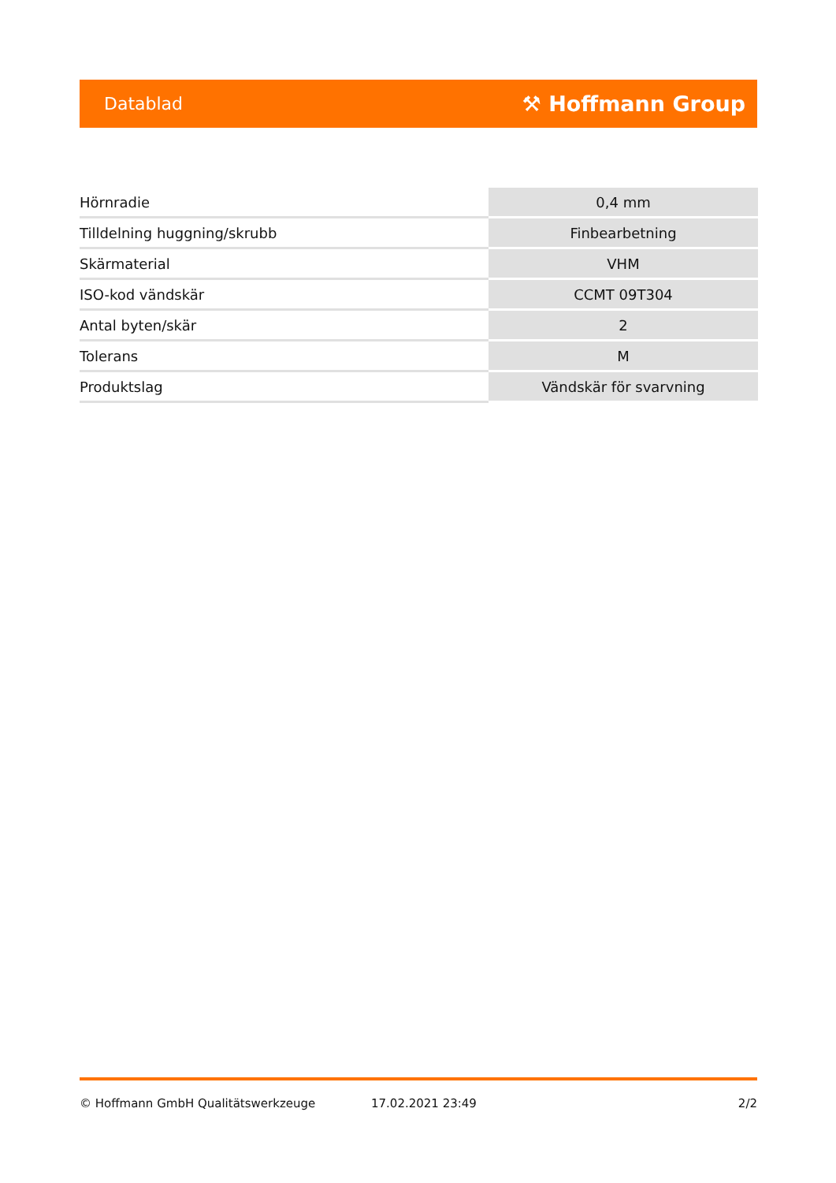Datablad ⚒ Hoffmann Group
| Hörnradie | 0,4 mm |
| Tilldelning huggning/skrubb | Finbearbetning |
| Skärmaterial | VHM |
| ISO-kod vändskär | CCMT 09T304 |
| Antal byten/skär | 2 |
| Tolerans | M |
| Produktslag | Vändskär för svarvning |
© Hoffmann GmbH Qualitätswerkzeuge 17.02.2021 23:49 2/2